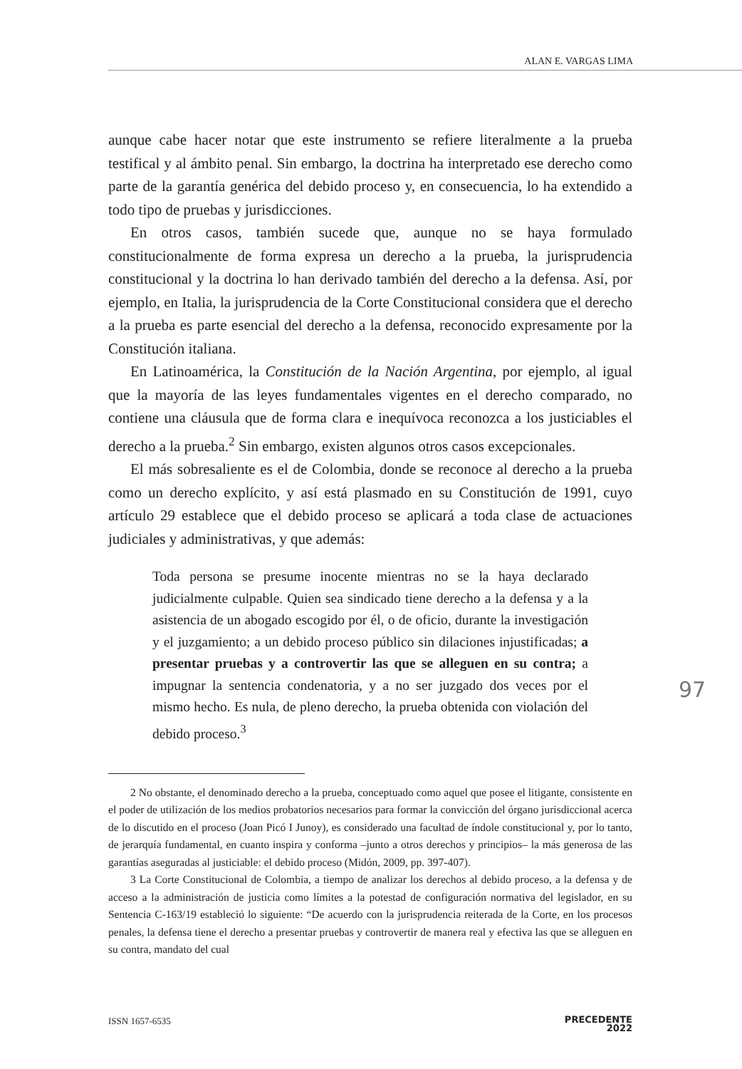ALAN E. VARGAS LIMA
aunque cabe hacer notar que este instrumento se refiere literalmente a la prueba testifical y al ámbito penal. Sin embargo, la doctrina ha interpretado ese derecho como parte de la garantía genérica del debido proceso y, en consecuencia, lo ha extendido a todo tipo de pruebas y jurisdicciones.
En otros casos, también sucede que, aunque no se haya formulado constitucionalmente de forma expresa un derecho a la prueba, la jurisprudencia constitucional y la doctrina lo han derivado también del derecho a la defensa. Así, por ejemplo, en Italia, la jurisprudencia de la Corte Constitucional considera que el derecho a la prueba es parte esencial del derecho a la defensa, reconocido expresamente por la Constitución italiana.
En Latinoamérica, la Constitución de la Nación Argentina, por ejemplo, al igual que la mayoría de las leyes fundamentales vigentes en el derecho comparado, no contiene una cláusula que de forma clara e inequívoca reconozca a los justiciables el derecho a la prueba.<sup>2</sup> Sin embargo, existen algunos otros casos excepcionales.
El más sobresaliente es el de Colombia, donde se reconoce al derecho a la prueba como un derecho explícito, y así está plasmado en su Constitución de 1991, cuyo artículo 29 establece que el debido proceso se aplicará a toda clase de actuaciones judiciales y administrativas, y que además:
Toda persona se presume inocente mientras no se la haya declarado judicialmente culpable. Quien sea sindicado tiene derecho a la defensa y a la asistencia de un abogado escogido por él, o de oficio, durante la investigación y el juzgamiento; a un debido proceso público sin dilaciones injustificadas; a presentar pruebas y a controvertir las que se alleguen en su contra; a impugnar la sentencia condenatoria, y a no ser juzgado dos veces por el mismo hecho. Es nula, de pleno derecho, la prueba obtenida con violación del debido proceso.<sup>3</sup>
2 No obstante, el denominado derecho a la prueba, conceptuado como aquel que posee el litigante, consistente en el poder de utilización de los medios probatorios necesarios para formar la convicción del órgano jurisdiccional acerca de lo discutido en el proceso (Joan Picó I Junoy), es considerado una facultad de índole constitucional y, por lo tanto, de jerarquía fundamental, en cuanto inspira y conforma –junto a otros derechos y principios– la más generosa de las garantías aseguradas al justiciable: el debido proceso (Midón, 2009, pp. 397-407).
3 La Corte Constitucional de Colombia, a tiempo de analizar los derechos al debido proceso, a la defensa y de acceso a la administración de justicia como límites a la potestad de configuración normativa del legislador, en su Sentencia C-163/19 estableció lo siguiente: “De acuerdo con la jurisprudencia reiterada de la Corte, en los procesos penales, la defensa tiene el derecho a presentar pruebas y controvertir de manera real y efectiva las que se alleguen en su contra, mandato del cual
97
ISSN 1657-6535 PRECEDENTE
2022